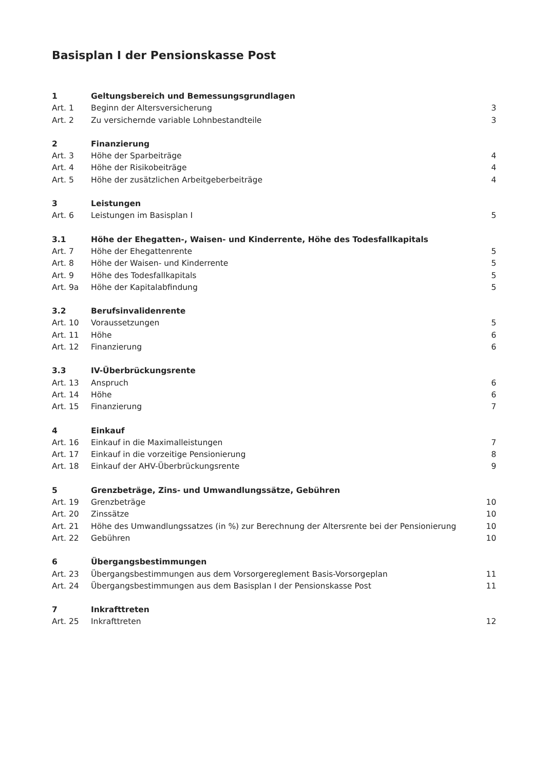Basisplan I der Pensionskasse Post
| 1 | Geltungsbereich und Bemessungsgrundlagen | |
| Art. 1 | Beginn der Altersversicherung | 3 |
| Art. 2 | Zu versichernde variable Lohnbestandteile | 3 |
| 2 | Finanzierung | |
| Art. 3 | Höhe der Sparbeiträge | 4 |
| Art. 4 | Höhe der Risikobeiträge | 4 |
| Art. 5 | Höhe der zusätzlichen Arbeitgeberbeiträge | 4 |
| 3 | Leistungen | |
| Art. 6 | Leistungen im Basisplan I | 5 |
| 3.1 | Höhe der Ehegatten-, Waisen- und Kinderrente, Höhe des Todesfallkapitals | |
| Art. 7 | Höhe der Ehegattenrente | 5 |
| Art. 8 | Höhe der Waisen- und Kinderrente | 5 |
| Art. 9 | Höhe des Todesfallkapitals | 5 |
| Art. 9a | Höhe der Kapitalabfindung | 5 |
| 3.2 | Berufsinvalidenrente | |
| Art. 10 | Voraussetzungen | 5 |
| Art. 11 | Höhe | 6 |
| Art. 12 | Finanzierung | 6 |
| 3.3 | IV-Überbrückungsrente | |
| Art. 13 | Anspruch | 6 |
| Art. 14 | Höhe | 6 |
| Art. 15 | Finanzierung | 7 |
| 4 | Einkauf | |
| Art. 16 | Einkauf in die Maximalleistungen | 7 |
| Art. 17 | Einkauf in die vorzeitige Pensionierung | 8 |
| Art. 18 | Einkauf der AHV-Überbrückungsrente | 9 |
| 5 | Grenzbeträge, Zins- und Umwandlungssätze, Gebühren | |
| Art. 19 | Grenzbeträge | 10 |
| Art. 20 | Zinssätze | 10 |
| Art. 21 | Höhe des Umwandlungssatzes (in %) zur Berechnung der Altersrente bei der Pensionierung | 10 |
| Art. 22 | Gebühren | 10 |
| 6 | Übergangsbestimmungen | |
| Art. 23 | Übergangsbestimmungen aus dem Vorsorgereglement Basis-Vorsorgeplan | 11 |
| Art. 24 | Übergangsbestimmungen aus dem Basisplan I der Pensionskasse Post | 11 |
| 7 | Inkrafttreten | |
| Art. 25 | Inkrafttreten | 12 |